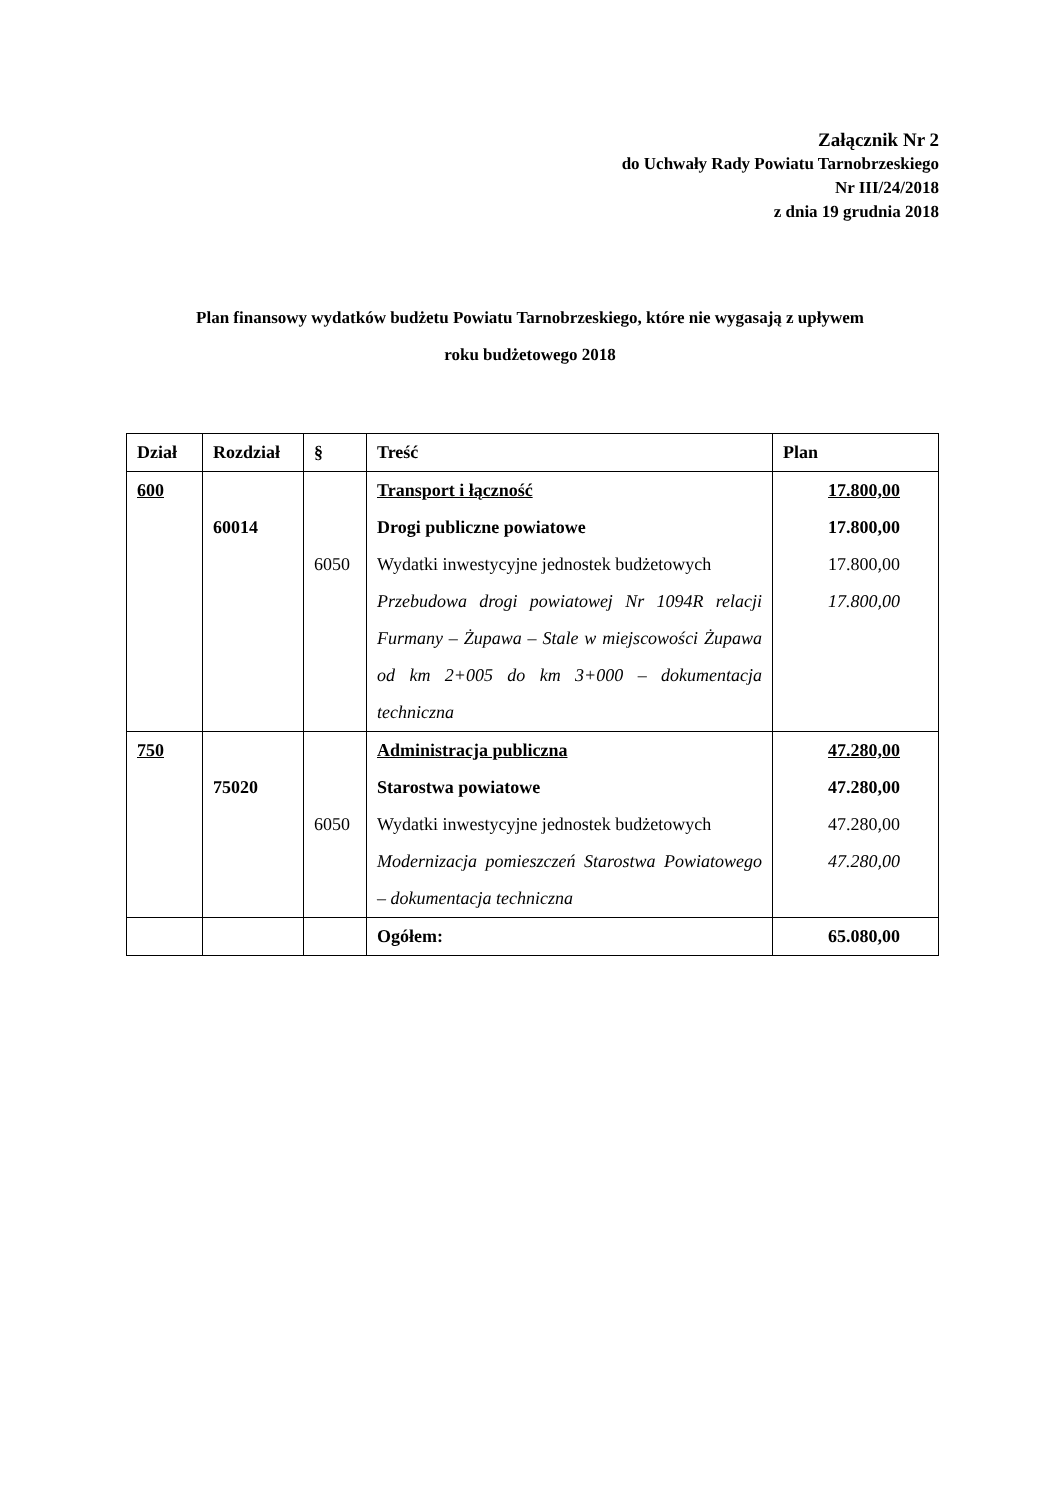Załącznik Nr 2
do Uchwały Rady Powiatu Tarnobrzeskiego
Nr III/24/2018
z dnia 19 grudnia 2018
Plan finansowy wydatków budżetu Powiatu Tarnobrzeskiego, które nie wygasają z upływem
roku budżetowego 2018
| Dział | Rozdział | § | Treść | Plan |
| --- | --- | --- | --- | --- |
| 600 | | | Transport i łączność | 17.800,00 |
| | 60014 | | Drogi publiczne powiatowe | 17.800,00 |
| | | 6050 | Wydatki inwestycyjne jednostek budżetowych | 17.800,00 |
| | | | Przebudowa drogi powiatowej Nr 1094R relacji Furmany – Żupawa – Stale w miejscowości Żupawa od km 2+005 do km 3+000 – dokumentacja techniczna | 17.800,00 |
| 750 | | | Administracja publiczna | 47.280,00 |
| | 75020 | | Starostwa powiatowe | 47.280,00 |
| | | 6050 | Wydatki inwestycyjne jednostek budżetowych | 47.280,00 |
| | | | Modernizacja pomieszczeń Starostwa Powiatowego – dokumentacja techniczna | 47.280,00 |
| | | | Ogółem: | 65.080,00 |